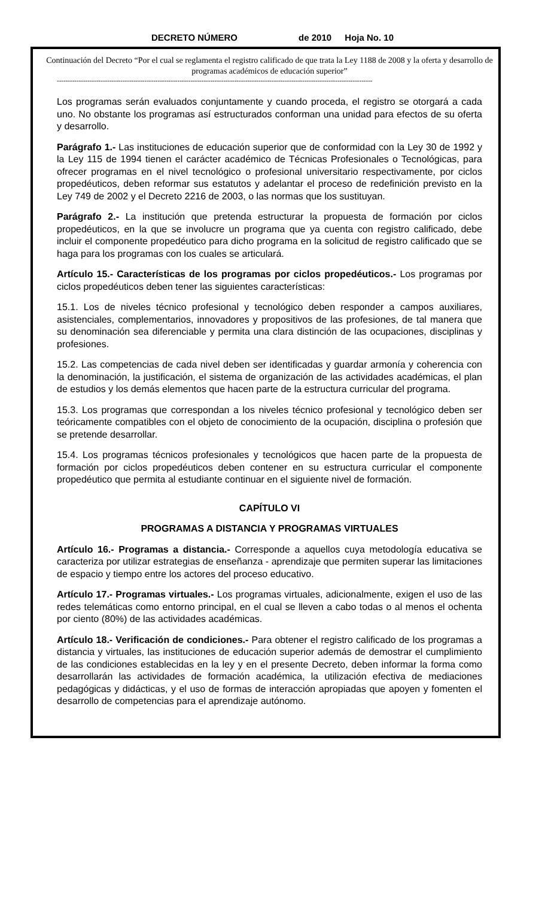DECRETO NÚMERO de 2010 Hoja No. 10
Continuación del Decreto “Por el cual se reglamenta el registro calificado de que trata la Ley 1188 de 2008 y la oferta y desarrollo de programas académicos de educación superior”
------------------------------------------------------------------------------------------------------------------------------------------------
Los programas serán evaluados conjuntamente y cuando proceda, el registro se otorgará a cada uno. No obstante los programas así estructurados conforman una unidad para efectos de su oferta y desarrollo.
Parágrafo 1.- Las instituciones de educación superior que de conformidad con la Ley 30 de 1992 y la Ley 115 de 1994 tienen el carácter académico de Técnicas Profesionales o Tecnológicas, para ofrecer programas en el nivel tecnológico o profesional universitario respectivamente, por ciclos propedéuticos, deben reformar sus estatutos y adelantar el proceso de redefinición previsto en la Ley 749 de 2002 y el Decreto 2216 de 2003, o las normas que los sustituyan.
Parágrafo 2.- La institución que pretenda estructurar la propuesta de formación por ciclos propedéuticos, en la que se involucre un programa que ya cuenta con registro calificado, debe incluir el componente propedéutico para dicho programa en la solicitud de registro calificado que se haga para los programas con los cuales se articulará.
Artículo 15.- Características de los programas por ciclos propedéuticos.- Los programas por ciclos propedéuticos deben tener las siguientes características:
15.1. Los de niveles técnico profesional y tecnológico deben responder a campos auxiliares, asistenciales, complementarios, innovadores y propositivos de las profesiones, de tal manera que su denominación sea diferenciable y permita una clara distinción de las ocupaciones, disciplinas y profesiones.
15.2. Las competencias de cada nivel deben ser identificadas y guardar armonía y coherencia con la denominación, la justificación, el sistema de organización de las actividades académicas, el plan de estudios y los demás elementos que hacen parte de la estructura curricular del programa.
15.3. Los programas que correspondan a los niveles técnico profesional y tecnológico deben ser teóricamente compatibles con el objeto de conocimiento de la ocupación, disciplina o profesión que se pretende desarrollar.
15.4. Los programas técnicos profesionales y tecnológicos que hacen parte de la propuesta de formación por ciclos propedéuticos deben contener en su estructura curricular el componente propedéutico que permita al estudiante continuar en el siguiente nivel de formación.
CAPÍTULO VI
PROGRAMAS A DISTANCIA Y PROGRAMAS VIRTUALES
Artículo 16.- Programas a distancia.- Corresponde a aquellos cuya metodología educativa se caracteriza por utilizar estrategias de enseñanza - aprendizaje que permiten superar las limitaciones de espacio y tiempo entre los actores del proceso educativo.
Artículo 17.- Programas virtuales.- Los programas virtuales, adicionalmente, exigen el uso de las redes telemáticas como entorno principal, en el cual se lleven a cabo todas o al menos el ochenta por ciento (80%) de las actividades académicas.
Artículo 18.- Verificación de condiciones.- Para obtener el registro calificado de los programas a distancia y virtuales, las instituciones de educación superior además de demostrar el cumplimiento de las condiciones establecidas en la ley y en el presente Decreto, deben informar la forma como desarrollarán las actividades de formación académica, la utilización efectiva de mediaciones pedagógicas y didácticas, y el uso de formas de interacción apropiadas que apoyen y fomenten el desarrollo de competencias para el aprendizaje autónomo.